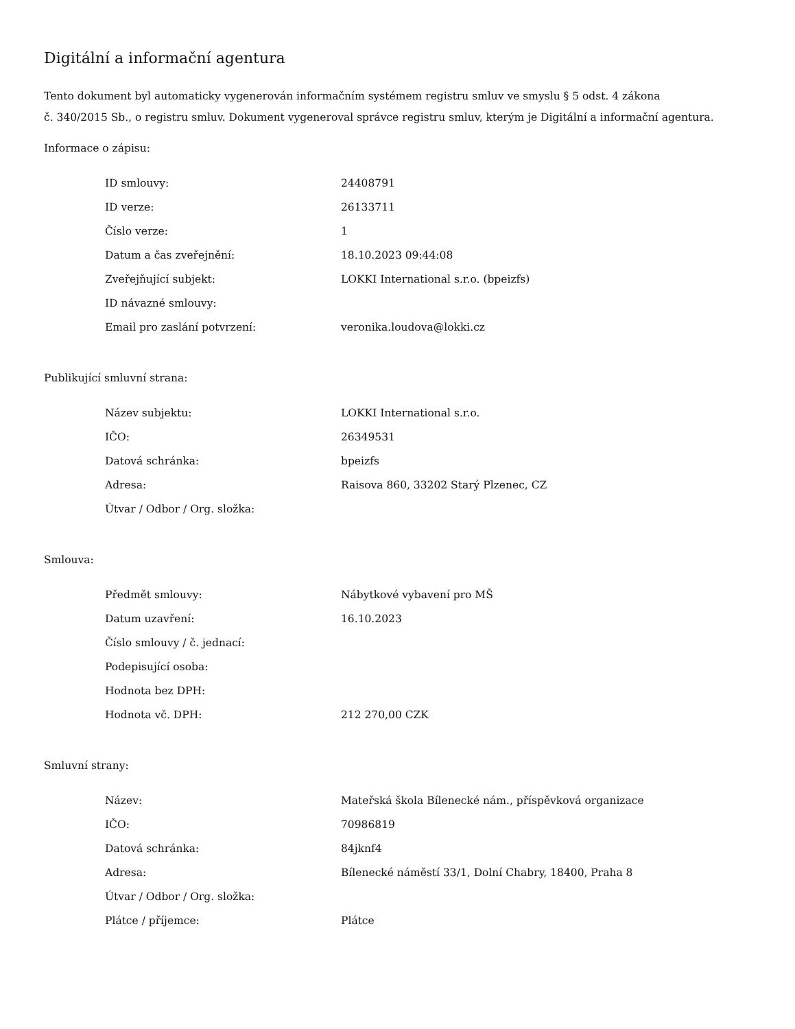Digitální a informační agentura
Tento dokument byl automaticky vygenerován informačním systémem registru smluv ve smyslu § 5 odst. 4 zákona
č. 340/2015 Sb., o registru smluv. Dokument vygeneroval správce registru smluv, kterým je Digitální a informační agentura.
Informace o zápisu:
| ID smlouvy: | 24408791 |
| ID verze: | 26133711 |
| Číslo verze: | 1 |
| Datum a čas zveřejnění: | 18.10.2023 09:44:08 |
| Zveřejňující subjekt: | LOKKI International s.r.o. (bpeizfs) |
| ID návazné smlouvy: | |
| Email pro zaslání potvrzení: | veronika.loudova@lokki.cz |
Publikující smluvní strana:
| Název subjektu: | LOKKI International s.r.o. |
| IČO: | 26349531 |
| Datová schránka: | bpeizfs |
| Adresa: | Raisova 860, 33202 Starý Plzenec, CZ |
| Útvar / Odbor / Org. složka: | |
Smlouva:
| Předmět smlouvy: | Nábytkové vybavení pro MŠ |
| Datum uzavření: | 16.10.2023 |
| Číslo smlouvy / č. jednací: | |
| Podepisující osoba: | |
| Hodnota bez DPH: | |
| Hodnota vč. DPH: | 212 270,00 CZK |
Smluvní strany:
| Název: | Mateřská škola Bílenecké nám., příspěvková organizace |
| IČO: | 70986819 |
| Datová schránka: | 84jknf4 |
| Adresa: | Bílenecké náměstí 33/1, Dolní Chabry, 18400, Praha 8 |
| Útvar / Odbor / Org. složka: | |
| Plátce / příjemce: | Plátce |